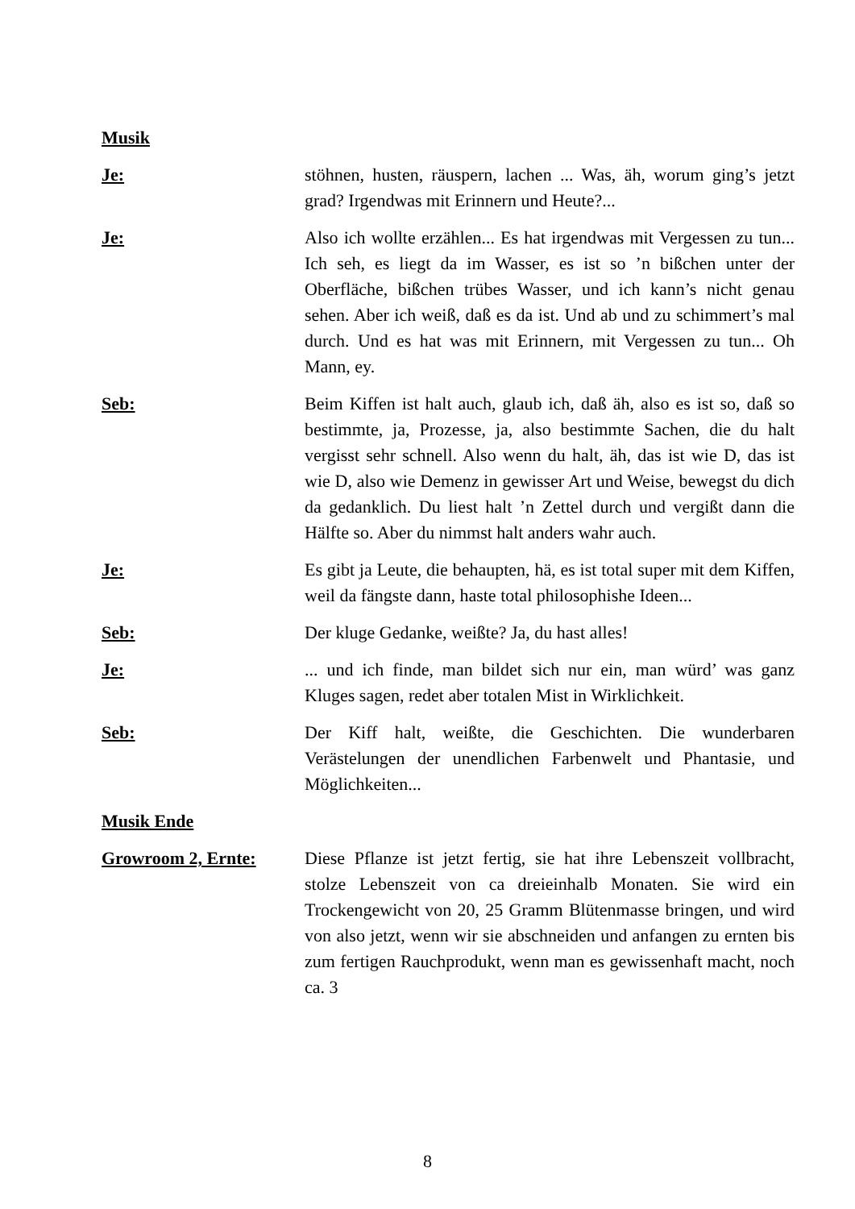Musik
Je: stöhnen, husten, räuspern, lachen ... Was, äh, worum ging’s jetzt grad? Irgendwas mit Erinnern und Heute?...
Je: Also ich wollte erzählen... Es hat irgendwas mit Vergessen zu tun... Ich seh, es liegt da im Wasser, es ist so ’n bißchen unter der Oberfläche, bißchen trübes Wasser, und ich kann’s nicht genau sehen. Aber ich weiß, daß es da ist. Und ab und zu schimmert’s mal durch. Und es hat was mit Erinnern, mit Vergessen zu tun... Oh Mann, ey.
Seb: Beim Kiffen ist halt auch, glaub ich, daß äh, also es ist so, daß so bestimmte, ja, Prozesse, ja, also bestimmte Sachen, die du halt vergisst sehr schnell. Also wenn du halt, äh, das ist wie D, das ist wie D, also wie Demenz in gewisser Art und Weise, bewegst du dich da gedanklich. Du liest halt ’n Zettel durch und vergißt dann die Hälfte so. Aber du nimmst halt anders wahr auch.
Je: Es gibt ja Leute, die behaupten, hä, es ist total super mit dem Kiffen, weil da fängste dann, haste total philosophishe Ideen...
Seb: Der kluge Gedanke, weißte? Ja, du hast alles!
Je: ... und ich finde, man bildet sich nur ein, man würd’ was ganz Kluges sagen, redet aber totalen Mist in Wirklichkeit.
Seb: Der Kiff halt, weißte, die Geschichten. Die wunderbaren Verästelungen der unendlichen Farbenwelt und Phantasie, und Möglichkeiten...
Musik Ende
Growroom 2, Ernte: Diese Pflanze ist jetzt fertig, sie hat ihre Lebenszeit vollbracht, stolze Lebenszeit von ca dreieinhalb Monaten. Sie wird ein Trockengewicht von 20, 25 Gramm Blütenmasse bringen, und wird von also jetzt, wenn wir sie abschneiden und anfangen zu ernten bis zum fertigen Rauchprodukt, wenn man es gewissenhaft macht, noch ca. 3
8